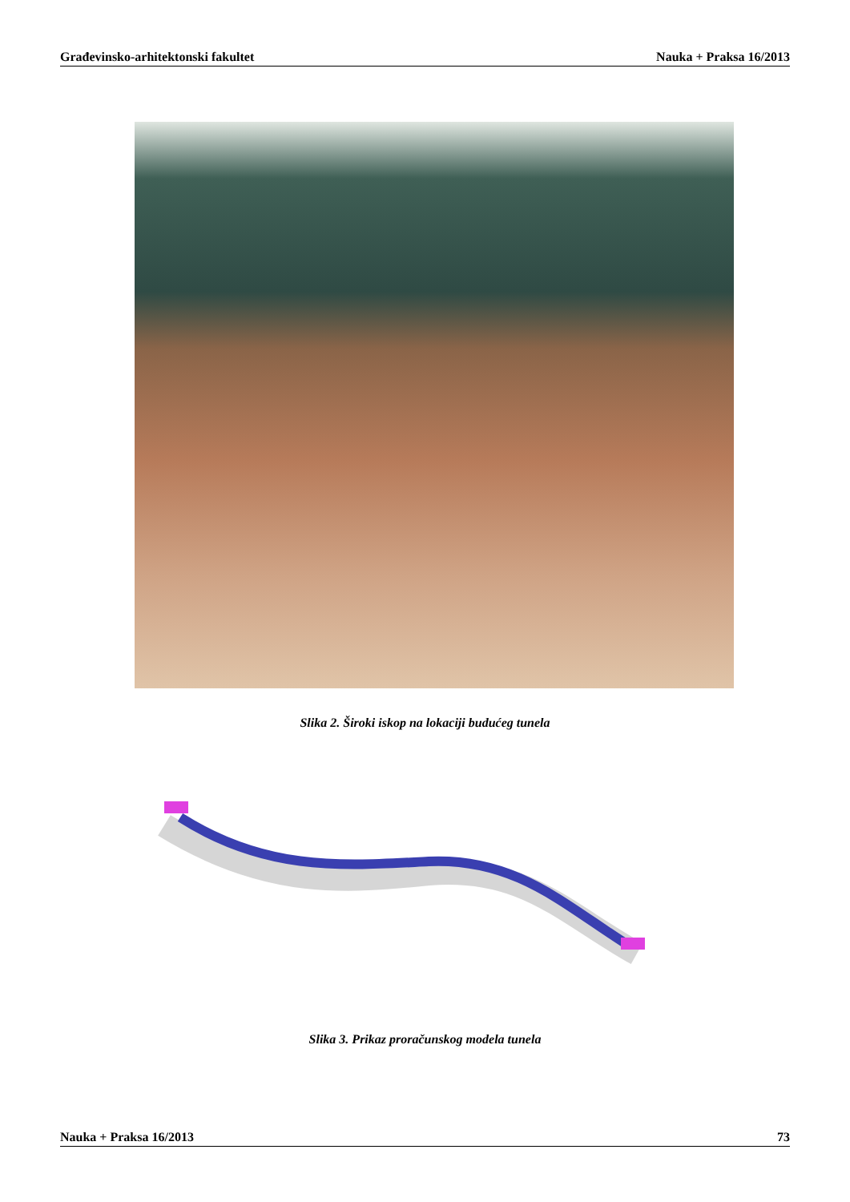Građevinsko-arhitektonski fakultet Nauka + Praksa 16/2013
Slika 2. Široki iskop na lokaciji budućeg tunela
Slika 3. Prikaz proračunskog modela tunela
Nauka + Praksa 16/2013 73